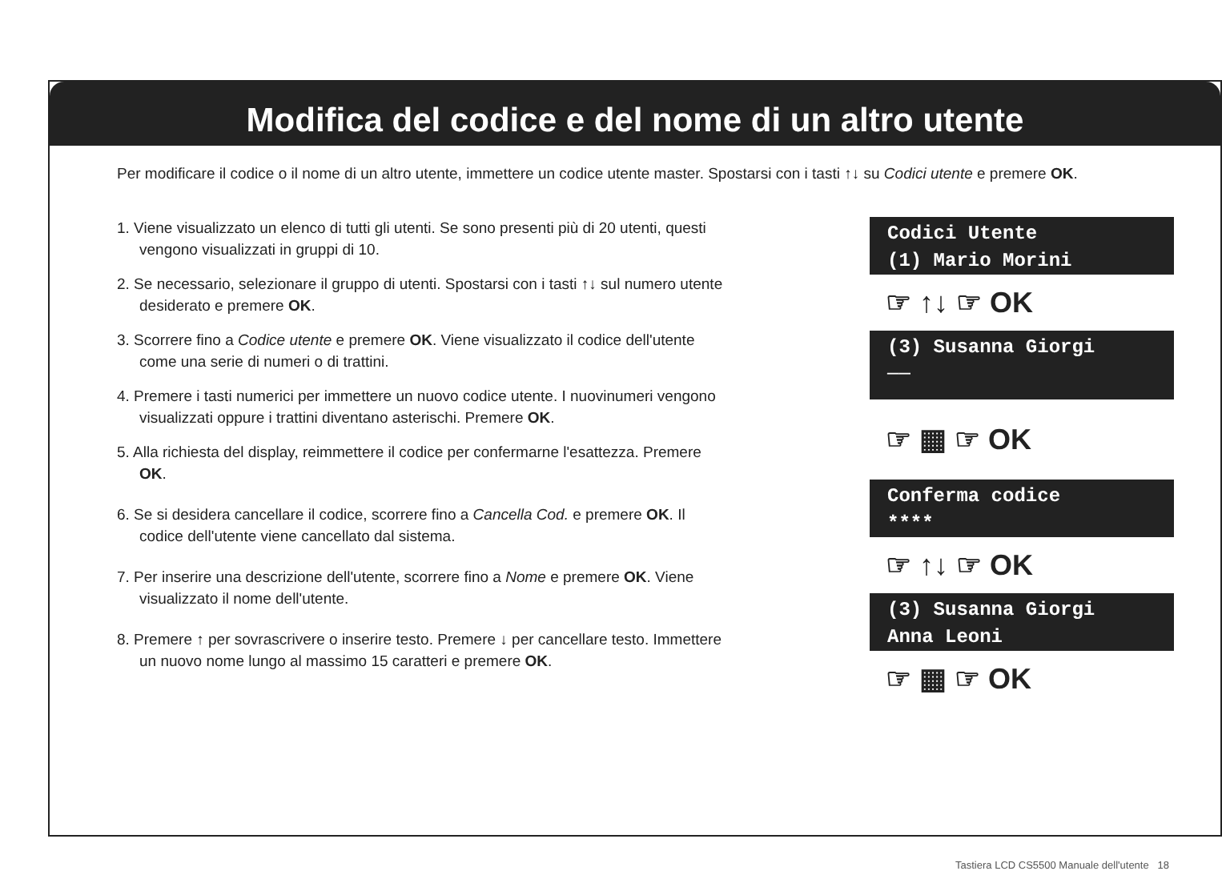Modifica del codice e del nome di un altro utente
Per modificare il codice o il nome di un altro utente, immettere un codice utente master. Spostarsi con i tasti ↑↓ su Codici utente e premere OK.
1. Viene visualizzato un elenco di tutti gli utenti. Se sono presenti più di 20 utenti, questi vengono visualizzati in gruppi di 10.
2. Se necessario, selezionare il gruppo di utenti. Spostarsi con i tasti ↑↓ sul numero utente desiderato e premere OK.
3. Scorrere fino a Codice utente e premere OK. Viene visualizzato il codice dell'utente come una serie di numeri o di trattini.
4. Premere i tasti numerici per immettere un nuovo codice utente. I nuovinumeri vengono visualizzati oppure i trattini diventano asterischi. Premere OK.
5. Alla richiesta del display, reimmettere il codice per confermarne l'esattezza. Premere OK.
6. Se si desidera cancellare il codice, scorrere fino a Cancella Cod. e premere OK. Il codice dell'utente viene cancellato dal sistema.
7. Per inserire una descrizione dell'utente, scorrere fino a Nome e premere OK. Viene visualizzato il nome dell'utente.
8. Premere ↑ per sovrascrivere o inserire testo. Premere ↓ per cancellare testo. Immettere un nuovo nome lungo al massimo 15 caratteri e premere OK.
Codici Utente
(1) Mario Morini
☞ ↑↓ ☞ OK
(3) Susanna Giorgi
──
☞ ▦ ☞ OK
Conferma codice
****
☞ ↑↓ ☞ OK
(3) Susanna Giorgi
Anna Leoni
☞ ▦ ☞ OK
Tastiera LCD CS5500 Manuale dell'utente 18